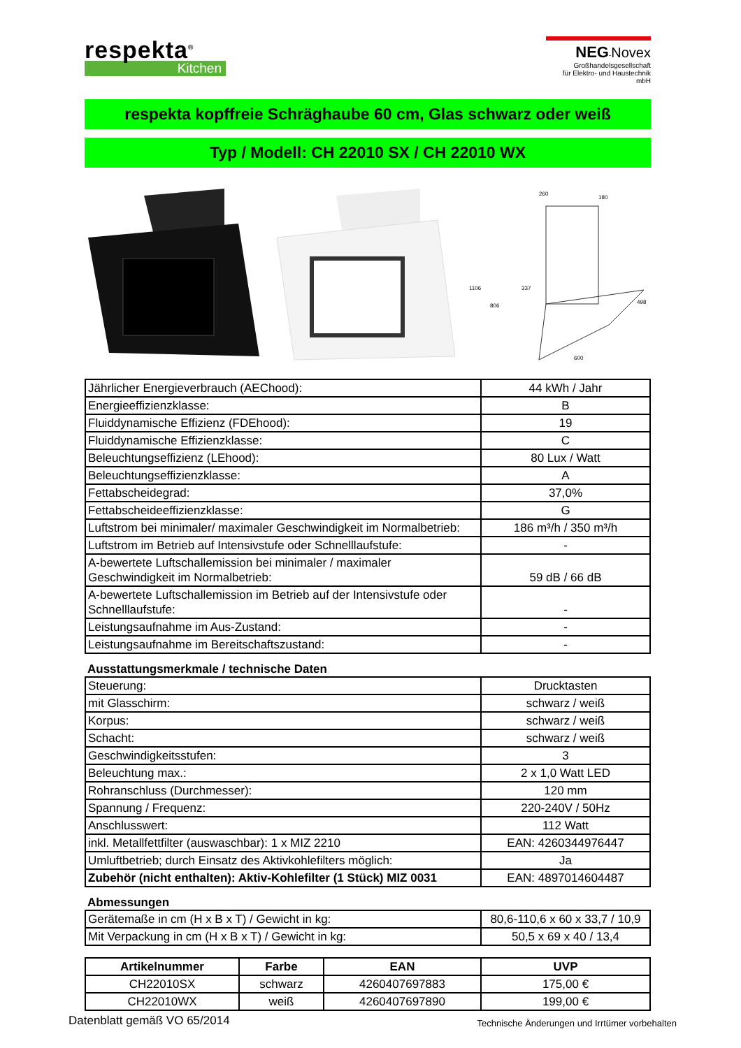respekta<sup>®</sup>
Kitchen
NEG-Novex
Großhandelsgesellschaft
für Elektro- und Haustechnik mbH
respekta kopffreie Schräghaube 60 cm, Glas schwarz oder weiß
Typ / Modell: CH 22010 SX / CH 22010 WX
260
180
1106
806
337
498
600
| Jährlicher Energieverbrauch (AEChood): | 44 kWh / Jahr |
| Energieeffizienzklasse: | B |
| Fluiddynamische Effizienz (FDEhood): | 19 |
| Fluiddynamische Effizienzklasse: | C |
| Beleuchtungseffizienz (LEhood): | 80 Lux / Watt |
| Beleuchtungseffizienzklasse: | A |
| Fettabscheidegrad: | 37,0% |
| Fettabscheideeffizienzklasse: | G |
| Luftstrom bei minimaler/ maximaler Geschwindigkeit im Normalbetrieb: | 186 m³/h / 350 m³/h |
| Luftstrom im Betrieb auf Intensivstufe oder Schnelllaufstufe: | - |
| A-bewertete Luftschallemission bei minimaler / maximaler Geschwindigkeit im Normalbetrieb: | 59 dB / 66 dB |
| A-bewertete Luftschallemission im Betrieb auf der Intensivstufe oder Schnelllaufstufe: | - |
| Leistungsaufnahme im Aus-Zustand: | - |
| Leistungsaufnahme im Bereitschaftszustand: | - |
Ausstattungsmerkmale / technische Daten
| Steuerung: | Drucktasten |
| mit Glasschirm: | schwarz / weiß |
| Korpus: | schwarz / weiß |
| Schacht: | schwarz / weiß |
| Geschwindigkeitsstufen: | 3 |
| Beleuchtung max.: | 2 x 1,0 Watt LED |
| Rohranschluss (Durchmesser): | 120 mm |
| Spannung / Frequenz: | 220-240V / 50Hz |
| Anschlusswert: | 112 Watt |
| inkl. Metallfettfilter (auswaschbar): 1 x MIZ 2210 | EAN: 4260344976447 |
| Umluftbetrieb; durch Einsatz des Aktivkohlefilters möglich: | Ja |
| Zubehör (nicht enthalten): Aktiv-Kohlefilter (1 Stück) MIZ 0031 | EAN: 4897014604487 |
Abmessungen
| Gerätemaße in cm (H x B x T) / Gewicht in kg: | 80,6-110,6 x 60 x 33,7 / 10,9 |
| Mit Verpackung in cm (H x B x T) / Gewicht in kg: | 50,5 x 69 x 40 / 13,4 |
| Artikelnummer | Farbe | EAN | UVP |
| --- | --- | --- | --- |
| CH22010SX | schwarz | 4260407697883 | 175,00 € |
| CH22010WX | weiß | 4260407697890 | 199,00 € |
Datenblatt gemäß VO 65/2014 Technische Änderungen und Irrtümer vorbehalten